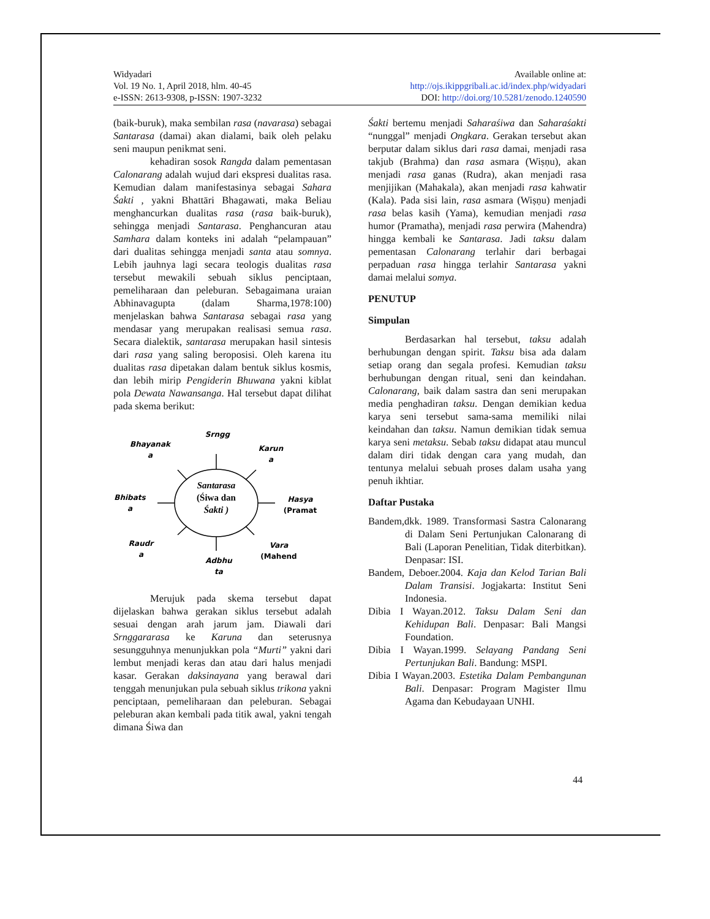Widyadari
Vol. 19 No. 1, April 2018, hlm. 40-45
e-ISSN: 2613-9308, p-ISSN: 1907-3232
Available online at:
http://ojs.ikippgribali.ac.id/index.php/widyadari
DOI: http://doi.org/10.5281/zenodo.1240590
(baik-buruk), maka sembilan rasa (navarasa) sebagai Santarasa (damai) akan dialami, baik oleh pelaku seni maupun penikmat seni.
kehadiran sosok Rangda dalam pementasan Calonarang adalah wujud dari ekspresi dualitas rasa. Kemudian dalam manifestasinya sebagai Sahara Śakti , yakni Bhattāri Bhagawati, maka Beliau menghancurkan dualitas rasa (rasa baik-buruk), sehingga menjadi Santarasa. Penghancuran atau Samhara dalam konteks ini adalah “pelampauan” dari dualitas sehingga menjadi santa atau somnya. Lebih jauhnya lagi secara teologis dualitas rasa tersebut mewakili sebuah siklus penciptaan, pemeliharaan dan peleburan. Sebagaimana uraian Abhinavagupta (dalam Sharma,1978:100) menjelaskan bahwa Santarasa sebagai rasa yang mendasar yang merupakan realisasi semua rasa. Secara dialektik, santarasa merupakan hasil sintesis dari rasa yang saling beroposisi. Oleh karena itu dualitas rasa dipetakan dalam bentuk siklus kosmis, dan lebih mirip Pengiderin Bhuwana yakni kiblat pola Dewata Nawansanga. Hal tersebut dapat dilihat pada skema berikut:
Santarasa
(Śiwa dan
Śakti )
Srngg
Bhayanak
a
Karun
a
Bhibats
a
Hasya
(Pramat
Raudr
a
Vara
(Mahend
Adbhu
ta
Merujuk pada skema tersebut dapat dijelaskan bahwa gerakan siklus tersebut adalah sesuai dengan arah jarum jam. Diawali dari Srnggararasa ke Karuna dan seterusnya sesungguhnya menunjukkan pola “Murti” yakni dari lembut menjadi keras dan atau dari halus menjadi kasar. Gerakan daksinayana yang berawal dari tenggah menunjukan pula sebuah siklus trikona yakni penciptaan, pemeliharaan dan peleburan. Sebagai peleburan akan kembali pada titik awal, yakni tengah dimana Śiwa dan
Śakti bertemu menjadi Saharaśiwa dan Saharaśakti “nunggal” menjadi Ongkara. Gerakan tersebut akan berputar dalam siklus dari rasa damai, menjadi rasa takjub (Brahma) dan rasa asmara (Wiṣṇu), akan menjadi rasa ganas (Rudra), akan menjadi rasa menjijikan (Mahakala), akan menjadi rasa kahwatir (Kala). Pada sisi lain, rasa asmara (Wiṣṇu) menjadi rasa belas kasih (Yama), kemudian menjadi rasa humor (Pramatha), menjadi rasa perwira (Mahendra) hingga kembali ke Santarasa. Jadi taksu dalam pementasan Calonarang terlahir dari berbagai perpaduan rasa hingga terlahir Santarasa yakni damai melalui somya.
PENUTUP
Simpulan
Berdasarkan hal tersebut, taksu adalah berhubungan dengan spirit. Taksu bisa ada dalam setiap orang dan segala profesi. Kemudian taksu berhubungan dengan ritual, seni dan keindahan. Calonarang, baik dalam sastra dan seni merupakan media penghadiran taksu. Dengan demikian kedua karya seni tersebut sama-sama memiliki nilai keindahan dan taksu. Namun demikian tidak semua karya seni metaksu. Sebab taksu didapat atau muncul dalam diri tidak dengan cara yang mudah, dan tentunya melalui sebuah proses dalam usaha yang penuh ikhtiar.
Daftar Pustaka
Bandem,dkk. 1989. Transformasi Sastra Calonarang di Dalam Seni Pertunjukan Calonarang di Bali (Laporan Penelitian, Tidak diterbitkan). Denpasar: ISI.
Bandem, Deboer.2004. Kaja dan Kelod Tarian Bali Dalam Transisi. Jogjakarta: Institut Seni Indonesia.
Dibia I Wayan.2012. Taksu Dalam Seni dan Kehidupan Bali. Denpasar: Bali Mangsi Foundation.
Dibia I Wayan.1999. Selayang Pandang Seni Pertunjukan Bali. Bandung: MSPI.
Dibia I Wayan.2003. Estetika Dalam Pembangunan Bali. Denpasar: Program Magister Ilmu Agama dan Kebudayaan UNHI.
44